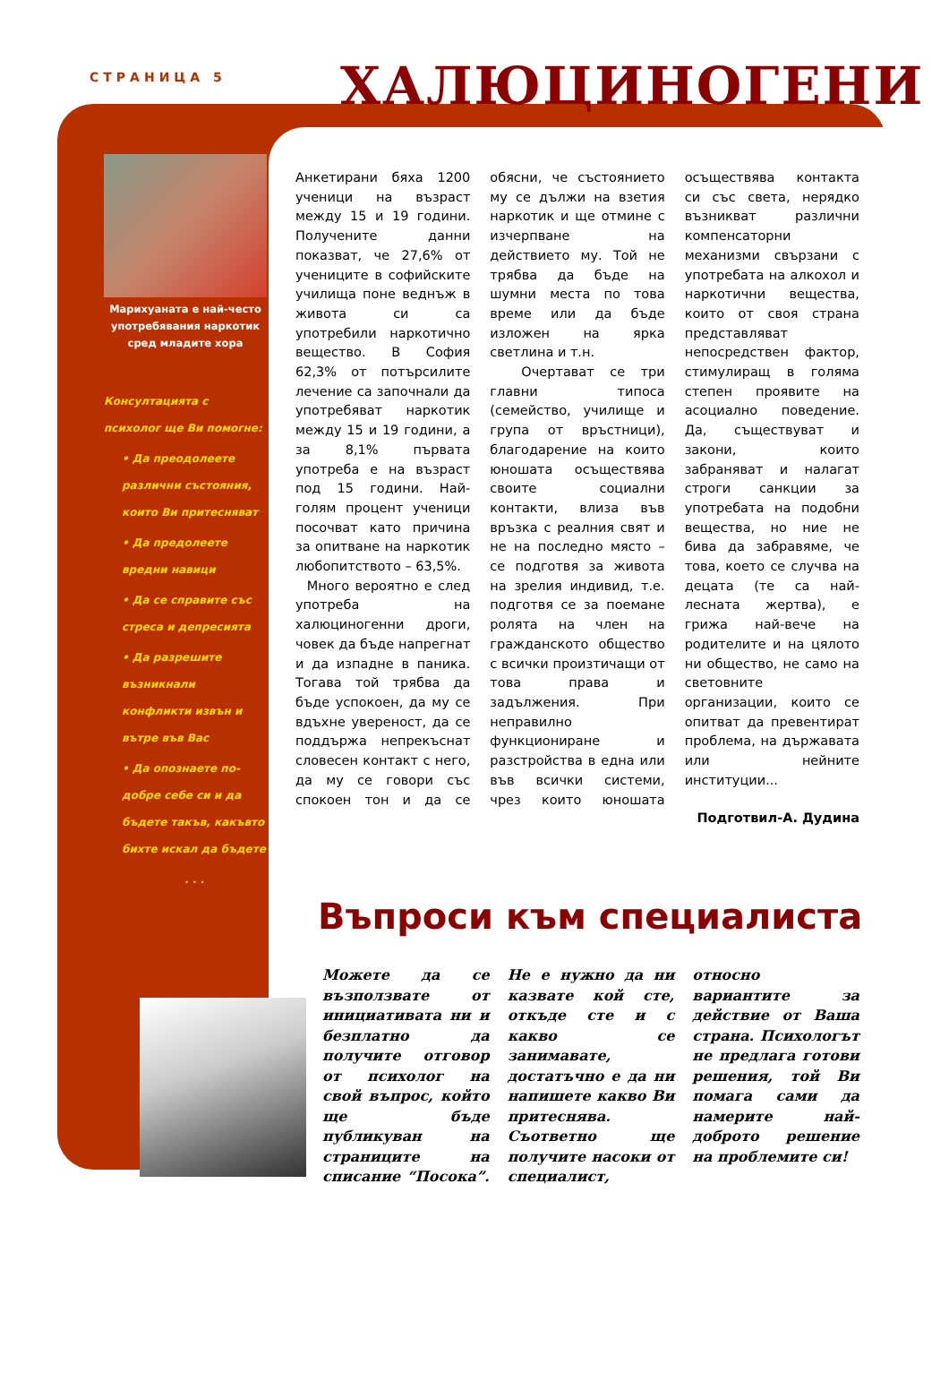СТРАНИЦА 5 ХАЛЮЦИНОГЕНИ
Марихуаната е най-често употребявания наркотик сред младите хора
Консултацията с психолог ще Ви помогне:
• Да преодолеете различни състояния, които Ви притесняват
• Да предолеете вредни навици
• Да се справите със стреса и депресията
• Да разрешите възникнали конфликти извън и вътре във Вас
• Да опознаете по-добре себе си и да бъдете такъв, какъвто бихте искал да бъдете
. . .
Анкетирани бяха 1200 ученици на възраст между 15 и 19 години. Получените данни показват, че 27,6% от учениците в софийските училища поне веднъж в живота си са употребили наркотично вещество. В София 62,3% от потърсилите лечение са започнали да употребяват наркотик между 15 и 19 години, а за 8,1% първата употреба е на възраст под 15 години. Най-голям процент ученици посочват като причина за опитване на наркотик любопитството – 63,5%.
Много вероятно е след употреба на халюциногенни дроги, човек да бъде напрегнат и да изпадне в паника. Тогава той трябва да бъде успокоен, да му се вдъхне увереност, да се поддържа непрекъснат словесен контакт с него, да му се говори със спокоен тон и да се обясни, че състоянието му се дължи на взетия наркотик и ще отмине с изчерпване на действието му. Той не трябва да бъде на шумни места по това време или да бъде изложен на ярка светлина и т.н.
Очертават се три главни типоса (семейство, училище и група от връстници), благодарение на които юношата осъществява своите социални контакти, влиза във връзка с реалния свят и не на последно място – се подготвя за живота на зрелия индивид, т.е. подготвя се за поемане ролята на член на гражданското общество с всички произтичащи от това права и задължения. При неправилно функциониране и разстройства в една или във всички системи, чрез които юношата осъществява контакта си със света, нерядко възникват различни компенсаторни механизми свързани с употребата на алкохол и наркотични вещества, които от своя страна представляват непосредствен фактор, стимулиращ в голяма степен проявите на асоциално поведение. Да, съществуват и закони, които забраняват и налагат строги санкции за употребата на подобни вещества, но ние не бива да забравяме, че това, което се случва на децата (те са най-лесната жертва), е грижа най-вече на родителите и на цялото ни общество, не само на световните организации, които се опитват да превентират проблема, на държавата или нейните институции...
Подготвил-А. Дудина
Въпроси към специалиста
Можете да се възползвате от инициативата ни и безплатно да получите отговор от психолог на свой въпрос, който ще бъде публикуван на страниците на списание “Посока”. Не е нужно да ни казвате кой сте, откъде сте и с какво се занимавате, достатъчно е да ни напишете какво Ви притеснява. Съответно ще получите насоки от специалист, относно вариантите за действие от Ваша страна. Психологът не предлага готови решения, той Ви помага сами да намерите най-доброто решение на проблемите си!